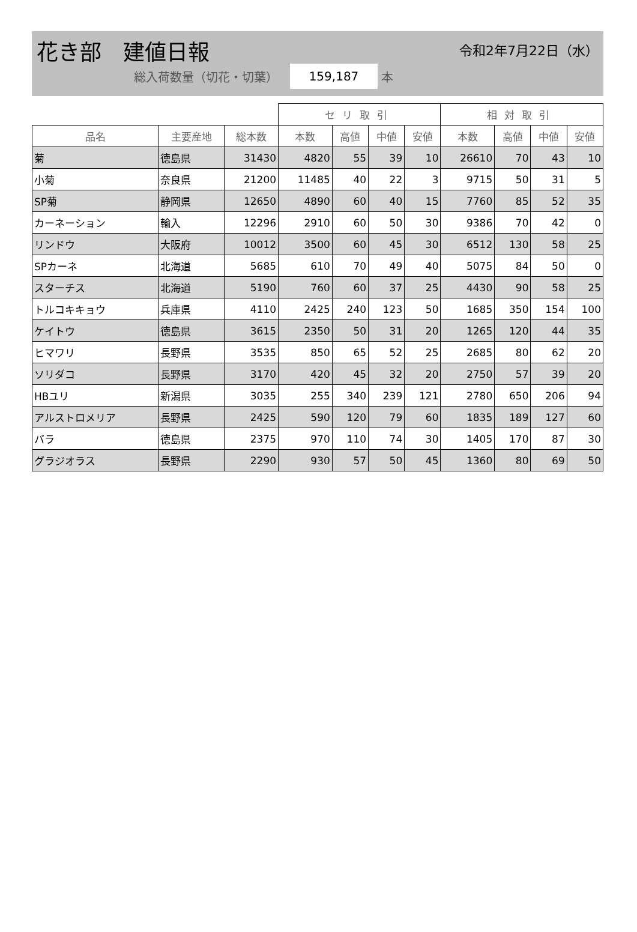花き部　建値日報 令和2年7月22日（水）
総入荷数量（切花・切葉） 159,187 本
| | | | セリ取引 | | | | 相対取引 | | | |
| --- | --- | --- | --- | --- | --- | --- | --- | --- | --- | --- |
| 品名 | 主要産地 | 総本数 | 本数 | 高値 | 中値 | 安値 | 本数 | 高値 | 中値 | 安値 |
| 菊 | 徳島県 | 31430 | 4820 | 55 | 39 | 10 | 26610 | 70 | 43 | 10 |
| 小菊 | 奈良県 | 21200 | 11485 | 40 | 22 | 3 | 9715 | 50 | 31 | 5 |
| SP菊 | 静岡県 | 12650 | 4890 | 60 | 40 | 15 | 7760 | 85 | 52 | 35 |
| カーネーション | 輸入 | 12296 | 2910 | 60 | 50 | 30 | 9386 | 70 | 42 | 0 |
| リンドウ | 大阪府 | 10012 | 3500 | 60 | 45 | 30 | 6512 | 130 | 58 | 25 |
| SPカーネ | 北海道 | 5685 | 610 | 70 | 49 | 40 | 5075 | 84 | 50 | 0 |
| スターチス | 北海道 | 5190 | 760 | 60 | 37 | 25 | 4430 | 90 | 58 | 25 |
| トルコキキョウ | 兵庫県 | 4110 | 2425 | 240 | 123 | 50 | 1685 | 350 | 154 | 100 |
| ケイトウ | 徳島県 | 3615 | 2350 | 50 | 31 | 20 | 1265 | 120 | 44 | 35 |
| ヒマワリ | 長野県 | 3535 | 850 | 65 | 52 | 25 | 2685 | 80 | 62 | 20 |
| ソリダコ | 長野県 | 3170 | 420 | 45 | 32 | 20 | 2750 | 57 | 39 | 20 |
| HBユリ | 新潟県 | 3035 | 255 | 340 | 239 | 121 | 2780 | 650 | 206 | 94 |
| アルストロメリア | 長野県 | 2425 | 590 | 120 | 79 | 60 | 1835 | 189 | 127 | 60 |
| バラ | 徳島県 | 2375 | 970 | 110 | 74 | 30 | 1405 | 170 | 87 | 30 |
| グラジオラス | 長野県 | 2290 | 930 | 57 | 50 | 45 | 1360 | 80 | 69 | 50 |